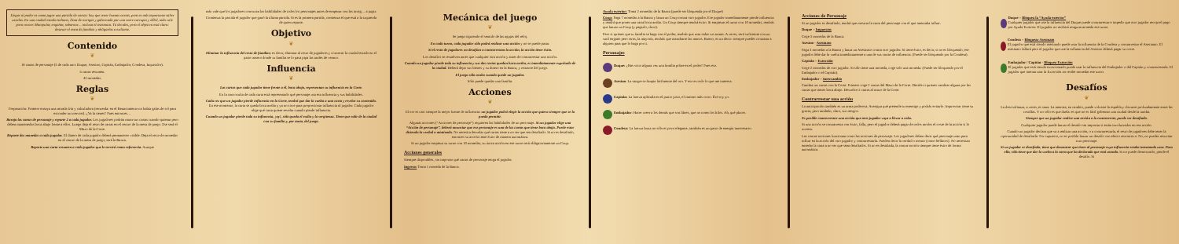Llegar al poder es como jugar una partida de cartas: hay que tener buenas cartas, pero es más importante saber usarlas. En una ciudad-estado italiana, llena de intrigas y gobernada por una corte corrupta y débil, todo vale para vencer. Manipular, engañar, sobornar… incluso el asesinato. Tú decides, pero el objetivo está claro: destruir el resto de familias y obligarlas a exiliarse.
Contenido
❦
18 cartas de personaje (3 de cada uno: Duque, Asesino, Capitán, Embajador, Condesa, Inquisidor).
6 cartas resumen.
42 monedas.
Reglas
❦
Preparación: Primero ensaya una mirada fría y calculadora (recuerda: en el Renacimiento no había gafas de sol para esconder tus nervios). ¿Ya la tienes? Pues entonces…
Baraja las cartas de personaje y reparte 2 a cada jugador. Los jugadores podrán mirar sus cartas cuando quieran pero deben mantenerlas boca abajo frente a ellos. Luego deja el resto de cartas en el centro de la mesa de juego. Ese será el Mazo de la Corte.
Reparte dos monedas a cada jugador. El dinero de cada jugador deberá permanecer visible. Deja el resto de monedas en el centro de la mesa de juego; será la Banca.
Reparte una carta-resumen a cada jugador que le servirá como referencia. Aunque
más vale que los jugadores conozcan las habilidades de todos los personajes antes de empezar con las intrig… a jugar.
Comienza la partida el jugador que ganó la última partida. Si es la primera partida, comienza el que está a la izquierda de quien reparte.
Objetivo
❦
Eliminar la influencia del resto de familias; es decir, eliminar al resto de jugadores y convertir la ciudad-estado en el patio trasero donde tu familia se lo pasa pipa las tardes de verano.
Influencia
❦
Las cartas que cada jugador tiene frente a él, boca abajo, representan su influencia en la Corte.
En la cara oculta de cada carta está representado qué personaje usa esa influencia y sus habilidades.
Cada vez que un jugador pierde influencia en la Corte, tendrá que dar la vuelta a una carta y revelar su contenido. En ese momento, la carta se queda boca arriba y ya no sirve para proporcionar influencia al jugador. Cada jugador elige qué carta quiere revelar cuando pierde influencia.
Cuando un jugador pierde toda su influencia, ¡ay!, sólo queda el exilio y la vergüenza. Tiene que salir de la ciudad con su familia y, por tanto, del juego.
Mecánica del juego
❦
Se juega siguiendo el sentido de las agujas del reloj.
En cada turno, cada jugador sólo podrá realizar una acción y no se puede pasar.
Si el resto de jugadores no desafían o contrarrestan la acción, la acción tiene éxito.
Los desafíos se resuelven antes que cualquier otra acción y antes de contrarrestar una acción.
Cuando un jugador pierde toda su influencia y sus dos cartas quedan boca arriba, es inmediatamente expulsado de la ciudad. Deberá dejar sus bienes y su dinero en la Banca, y retirarse del juego.
El juego sólo acaba cuando quede un jugador.
Sólo puede quedar una familia.
Acciones
❦
El oro es casi siempre la mejor fuente de influencia: un jugador podrá elegir la acción que quiera siempre que se la pueda permitir.
Algunas acciones (“Acciones de personaje”) requieren las habilidades de un personaje. Si un jugador elige una “Acción de personaje”, deberá anunciar que ese personaje es una de las cartas que tiene boca abajo. Puede estar diciendo la verdad o mintiendo. No necesita desvelar qué cartas tiene a no ser que sea desafiado. Si no es desafiado, entonces su acción tiene éxito de manera automática.
Si un jugador empieza su turno con 10 monedas, su única acción en ese turno será obligatoriamente un Coup.
Acciones generales
Siempre disponibles, sin importar qué cartas de personaje tenga el jugador.
Ingreso: Toma 1 moneda de la Banca.
Ayuda exterior: Toma 2 monedas de la Banca (puede ser bloqueada por el Duque)
Coup: Paga 7 monedas a la Banca y lanza un Coup contra otro jugador. Ese jugador inmediatamente pierde influencia y tendrá que poner una carta boca arriba. Un Coup siempre tendrá éxito. Si empiezas el turno con 10 monedas, tendrás que lanzar un Coup (y pagarlo, claro).
Pero si quieres que tu familia se haga con el poder, tendrás que usar todas tus armas. A veces, será suficiente con un sutil engaño pero otras, la mayoría, tendrás que mancharte las manos. Bueno, es un decir: siempre puedes contratar a alguien para que lo haga por ti.
Personajes
Duque: ¿Has visto alguna vez una familia pobre en el poder? Pues eso.
Asesino: La sangre se limpia fácilmente del oro. Y eso es todo lo que me interesa.
Capitán: La fuerza aplicada en el punto justo, el camino más corto. Ése soy yo.
Embajador: Hacer creer a los demás que son libres, que no noten los hilos. Ah, qué placer.
Condesa: La fuerza bruta no sólo es poco elegante, también es un gasto de energía innecesario.
Acciones de Personaje
Si un jugador es desafiado, tendrá que mostrar la carta del personaje con el que intentaba influir.
Duque – Impuestos
Coge 3 monedas de la Banca.
Asesino - Asesinato
Paga 3 monedas a la Banca y lanza un Asesinato contra otro jugador. Si tiene éxito, es decir, si no es bloqueado, ese jugador debe dar la vuelta inmediatamente a una de sus cartas de influencia. (Puede ser bloqueado por la Condesa).
Capitán – Extorsión
Coge 2 monedas de otro jugador. Si sólo tiene una moneda, coge solo una moneda. (Puede ser bloqueado por el Embajador o el Capitán).
Embajador – Intercambio
Cambia tus cartas con la Corte. Primero coge 2 cartas del Mazo de la Corte. Decide si quieres cambiar alguna por las cartas que tienes boca abajo. Devuelve 2 cartas al mazo de la Corte.
Contrarrestar una acción
La anticipación también es un arma poderosa. Averigua qué pretende tu enemigo y podrás evitarlo. Improvisar tiene su gracia, pero también, claro, sus riesgos.
Es posible contrarrestar una acción que otro jugador vaya a llevar a cabo.
Si una acción se contrarresta con éxito, falla, pero el jugador deberá pagar de todos modos el coste de la acción si lo tuviera.
Las contra-acciones funcionan como las acciones de personaje. Los jugadores deben decir qué personaje usan para influir en la acción del otro jugador y contrarrestarla. Pueden decir la verdad o mentir (como bellacos). No necesitan enseñar la carta a no ser que sean desafiados. Si no es desafiada, la contra-acción siempre tiene éxito de forma automática.
Duque – Bloquea la “Ayuda exterior”
Cualquier jugador que use la influencia del Duque puede contrarrestar e impedir que otro jugador recoja el pago por Ayuda Exterior. El jugador no recibirá ninguna moneda ese turno.
Condesa – Bloquear Asesinato
El jugador que está siendo asesinado puede usar la influencia de la Condesa y contrarrestar el Asesinato. El asesinato fallará pero el jugador que use la influencia del Asesino deberá pagar su coste.
Embajador / Capitán - Bloquea Extorsión
El jugador que está siendo extorsionado puede usar la influencia del Embajador o del Capitán y contrarrestarla. El jugador que intenta usar la Extorsión no recibe monedas ese turno.
Desafíos
❦
La desconfianza, a veces, es sana. La mentira, en cambio, puede volverte la espalda y clavarse profundamente entre las costillas. Y no sólo es que duela: es que no es fácil gobernar una ciudad desde la tumba.
Siempre que un jugador realice una acción o la contrarreste, puede ser desafiado.
Cualquier jugador puede lanzar el desafío sin importar si están involucrados en esa acción.
Cuando un jugador declara que va a realizar una acción, o a contrarrestarla, el resto de jugadores debe tener la oportunidad de desafiarle. Por supuesto, no es posible lanzar un desafío con efecto retroactivo. No, no puedes resucitar a un personaje.
Si un jugador es desafiado, tiene que demostrar que tiene al personaje cuya influencia estaba intentando usar. Para ello, sólo tiene que dar la vuelta a la carta que ha declarado que está usando. Si no puede demostrarlo, pierde el desafío. Si